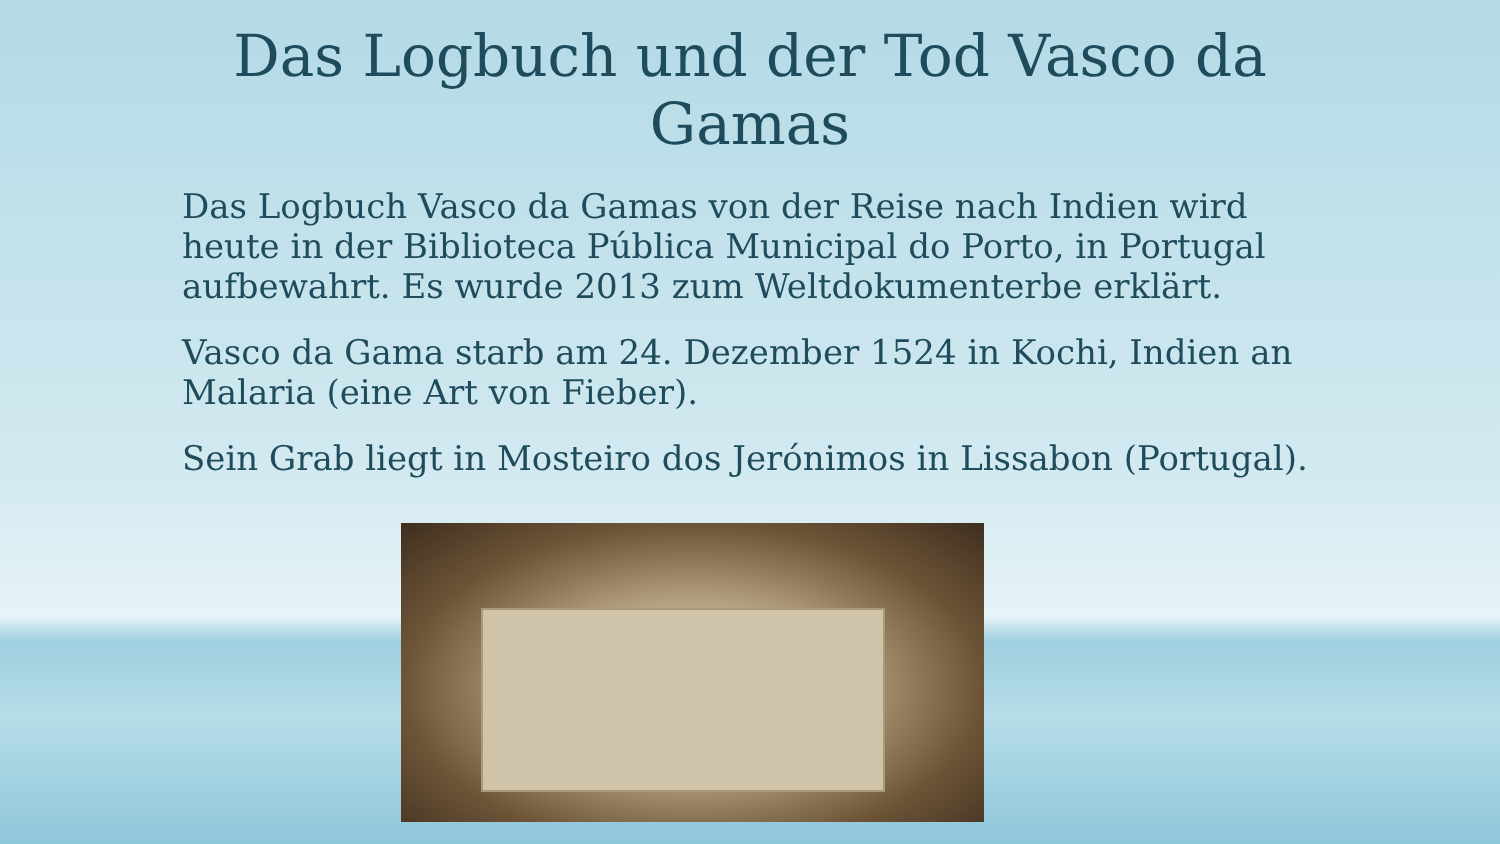Das Logbuch und der Tod Vasco da Gamas
Das Logbuch Vasco da Gamas von der Reise nach Indien wird heute in der Biblioteca Pública Municipal do Porto, in Portugal aufbewahrt. Es wurde 2013 zum Weltdokumenterbe erklärt.
Vasco da Gama starb am 24. Dezember 1524 in Kochi, Indien an Malaria (eine Art von Fieber).
Sein Grab liegt in Mosteiro dos Jerónimos in Lissabon (Portugal).